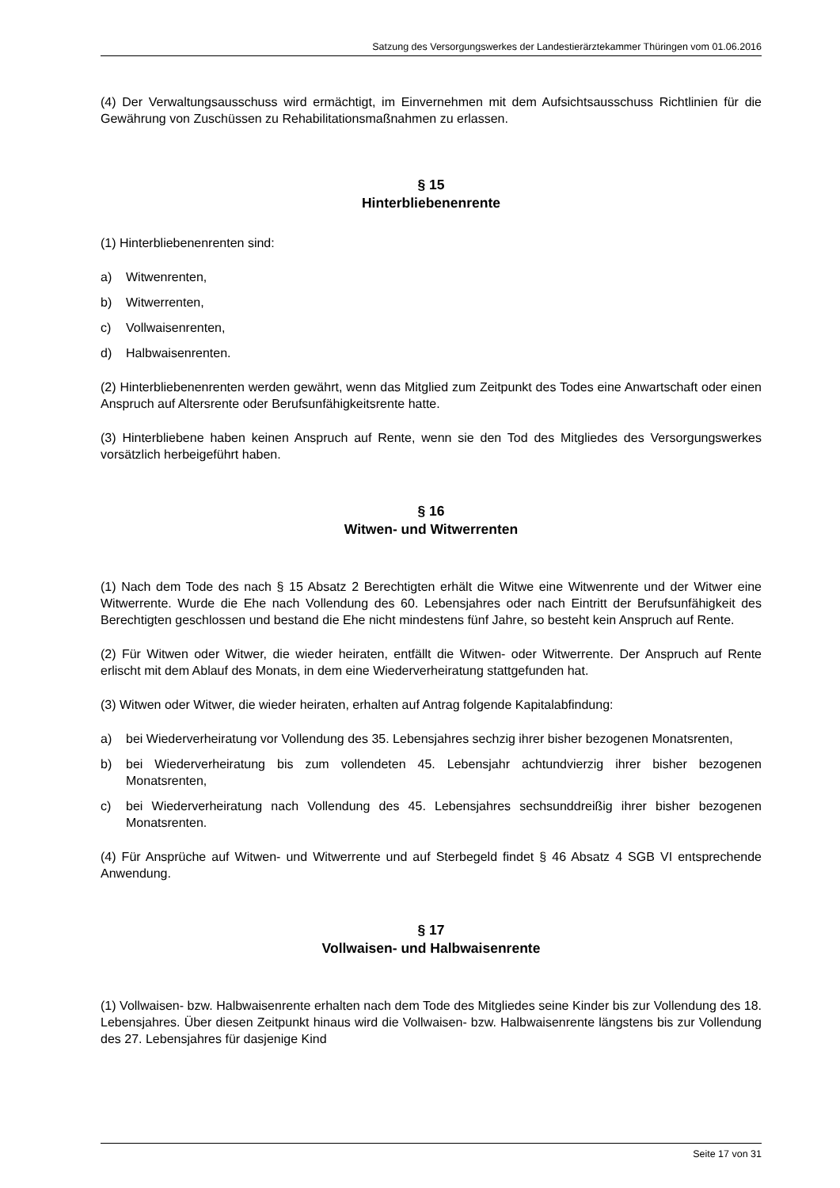Satzung des Versorgungswerkes der Landestierärztekammer Thüringen vom 01.06.2016
(4) Der Verwaltungsausschuss wird ermächtigt, im Einvernehmen mit dem Aufsichtsausschuss Richtlinien für die Gewährung von Zuschüssen zu Rehabilitationsmaßnahmen zu erlassen.
§ 15
Hinterbliebenenrente
(1) Hinterbliebenenrenten sind:
a) Witwenrenten,
b) Witwerrenten,
c) Vollwaisenrenten,
d) Halbwaisenrenten.
(2) Hinterbliebenenrenten werden gewährt, wenn das Mitglied zum Zeitpunkt des Todes eine Anwartschaft oder einen Anspruch auf Altersrente oder Berufsunfähigkeitsrente hatte.
(3) Hinterbliebene haben keinen Anspruch auf Rente, wenn sie den Tod des Mitgliedes des Versorgungswerkes vorsätzlich herbeigeführt haben.
§ 16
Witwen- und Witwerrenten
(1) Nach dem Tode des nach § 15 Absatz 2 Berechtigten erhält die Witwe eine Witwenrente und der Witwer eine Witwerrente. Wurde die Ehe nach Vollendung des 60. Lebensjahres oder nach Eintritt der Berufsunfähigkeit des Berechtigten geschlossen und bestand die Ehe nicht mindestens fünf Jahre, so besteht kein Anspruch auf Rente.
(2) Für Witwen oder Witwer, die wieder heiraten, entfällt die Witwen- oder Witwerrente. Der Anspruch auf Rente erlischt mit dem Ablauf des Monats, in dem eine Wiederverheiratung stattgefunden hat.
(3) Witwen oder Witwer, die wieder heiraten, erhalten auf Antrag folgende Kapitalabfindung:
a) bei Wiederverheiratung vor Vollendung des 35. Lebensjahres sechzig ihrer bisher bezogenen Monatsrenten,
b) bei Wiederverheiratung bis zum vollendeten 45. Lebensjahr achtundvierzig ihrer bisher bezogenen Monatsrenten,
c) bei Wiederverheiratung nach Vollendung des 45. Lebensjahres sechsunddreißig ihrer bisher bezogenen Monatsrenten.
(4) Für Ansprüche auf Witwen- und Witwerrente und auf Sterbegeld findet § 46 Absatz 4 SGB VI entsprechende Anwendung.
§ 17
Vollwaisen- und Halbwaisenrente
(1) Vollwaisen- bzw. Halbwaisenrente erhalten nach dem Tode des Mitgliedes seine Kinder bis zur Vollendung des 18. Lebensjahres. Über diesen Zeitpunkt hinaus wird die Vollwaisen- bzw. Halbwaisenrente längstens bis zur Vollendung des 27. Lebensjahres für dasjenige Kind
Seite 17 von 31